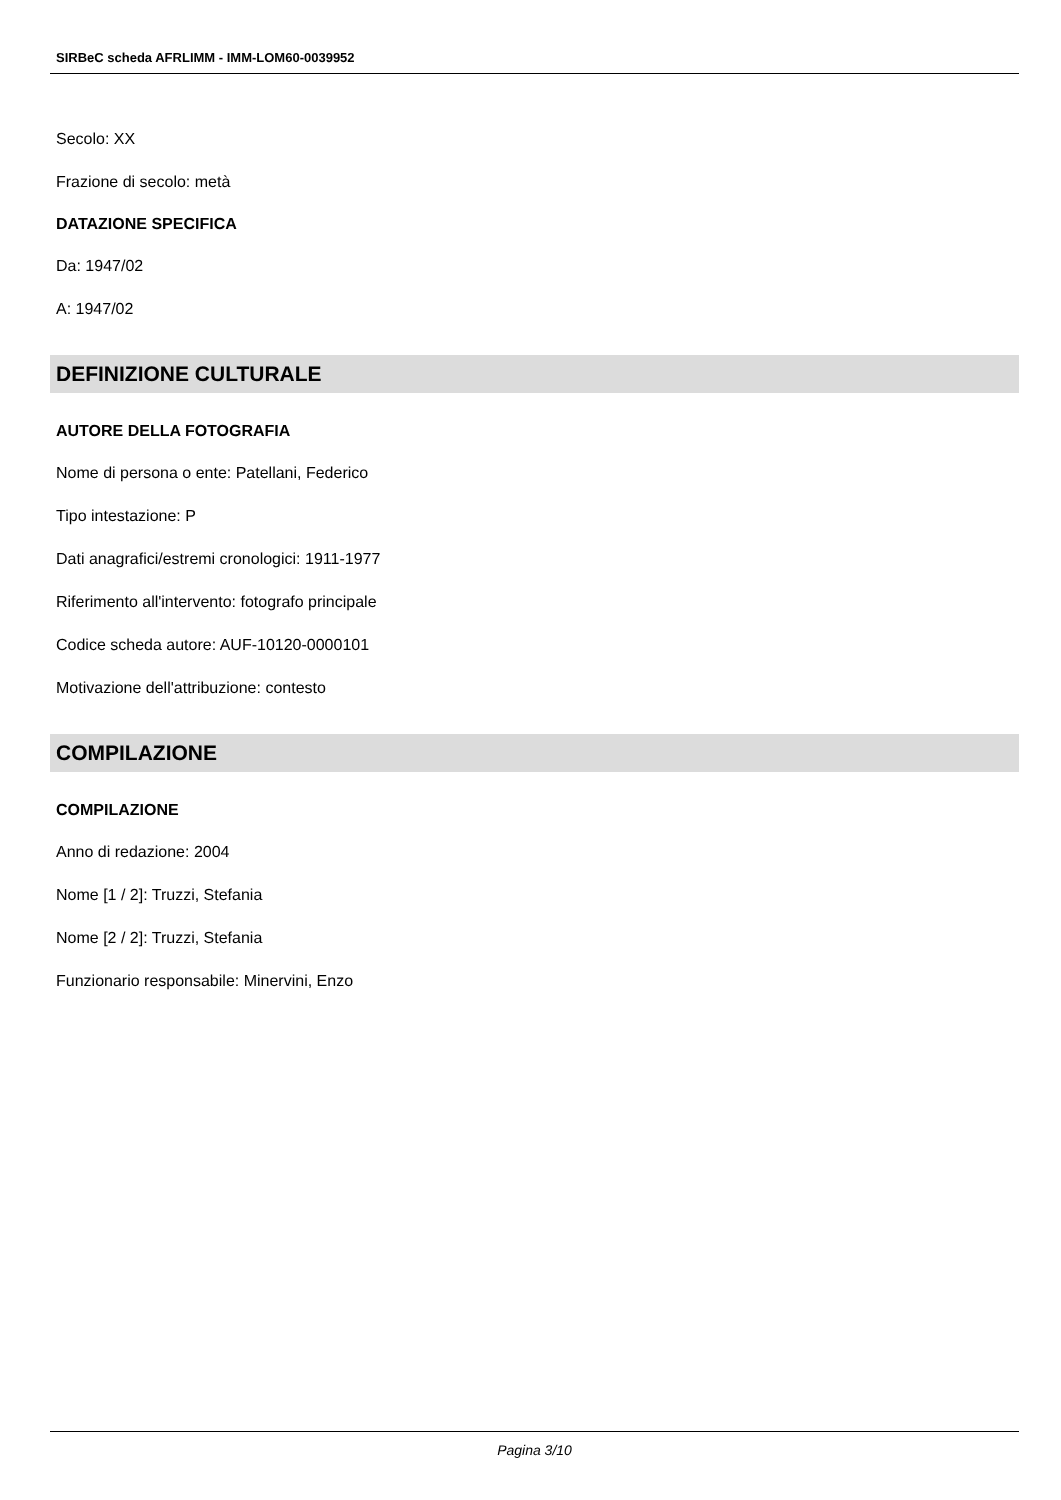SIRBeC scheda AFRLIMM - IMM-LOM60-0039952
Secolo: XX
Frazione di secolo: metà
DATAZIONE SPECIFICA
Da: 1947/02
A: 1947/02
DEFINIZIONE CULTURALE
AUTORE DELLA FOTOGRAFIA
Nome di persona o ente: Patellani, Federico
Tipo intestazione: P
Dati anagrafici/estremi cronologici: 1911-1977
Riferimento all'intervento: fotografo principale
Codice scheda autore: AUF-10120-0000101
Motivazione dell'attribuzione: contesto
COMPILAZIONE
COMPILAZIONE
Anno di redazione: 2004
Nome [1 / 2]: Truzzi, Stefania
Nome [2 / 2]: Truzzi, Stefania
Funzionario responsabile: Minervini, Enzo
Pagina 3/10